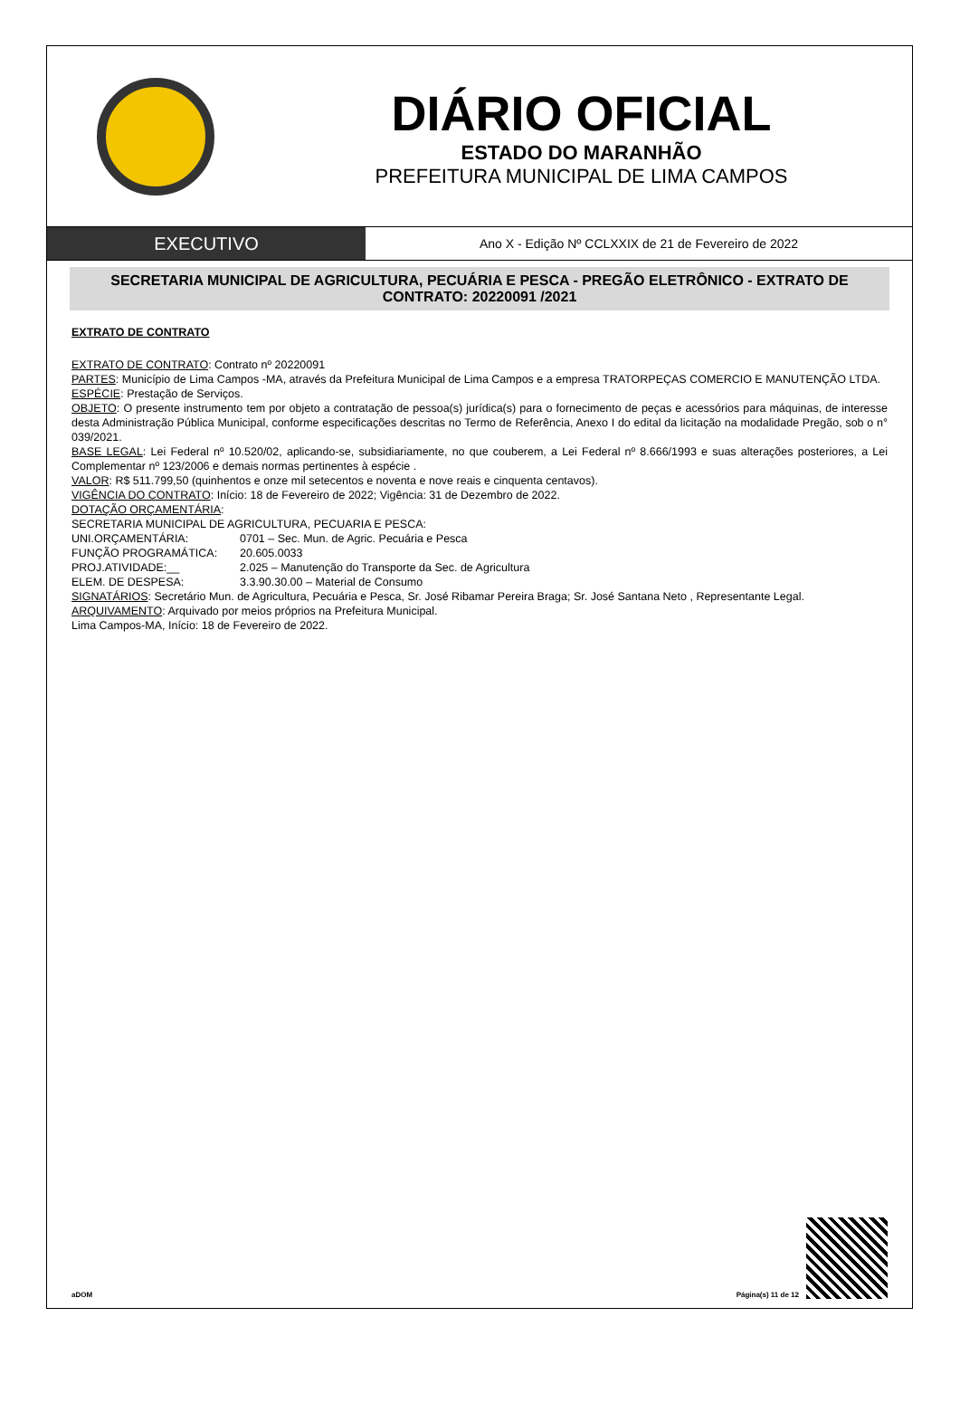DIÁRIO OFICIAL
ESTADO DO MARANHÃO
PREFEITURA MUNICIPAL DE LIMA CAMPOS
EXECUTIVO
Ano X - Edição Nº CCLXXIX de 21 de Fevereiro de 2022
SECRETARIA MUNICIPAL DE AGRICULTURA, PECUÁRIA E PESCA - PREGÃO ELETRÔNICO - EXTRATO DE CONTRATO: 20220091 /2021
EXTRATO DE CONTRATO
EXTRATO DE CONTRATO: Contrato nº 20220091
PARTES: Município de Lima Campos -MA, através da Prefeitura Municipal de Lima Campos e a empresa TRATORPEÇAS COMERCIO E MANUTENÇÃO LTDA.
ESPÉCIE: Prestação de Serviços.
OBJETO: O presente instrumento tem por objeto a contratação de pessoa(s) jurídica(s) para o fornecimento de peças e acessórios para máquinas, de interesse desta Administração Pública Municipal, conforme especificações descritas no Termo de Referência, Anexo I do edital da licitação na modalidade Pregão, sob o n° 039/2021.
BASE LEGAL: Lei Federal nº 10.520/02, aplicando-se, subsidiariamente, no que couberem, a Lei Federal nº 8.666/1993 e suas alterações posteriores, a Lei Complementar nº 123/2006 e demais normas pertinentes à espécie .
VALOR: R$ 511.799,50 (quinhentos e onze mil setecentos e noventa e nove reais e cinquenta centavos).
VIGÊNCIA DO CONTRATO: Início: 18 de Fevereiro de 2022; Vigência: 31 de Dezembro de 2022.
DOTAÇÃO ORÇAMENTÁRIA:
SECRETARIA MUNICIPAL DE AGRICULTURA, PECUARIA E PESCA:
UNI.ORÇAMENTÁRIA: 0701 – Sec. Mun. de Agric. Pecuária e Pesca
FUNÇÃO PROGRAMÁTICA: 20.605.0033
PROJ.ATIVIDADE:__ 2.025 – Manutenção do Transporte da Sec. de Agricultura
ELEM. DE DESPESA: 3.3.90.30.00 – Material de Consumo
SIGNATÁRIOS: Secretário Mun. de Agricultura, Pecuária e Pesca, Sr. José Ribamar Pereira Braga; Sr. José Santana Neto , Representante Legal.
ARQUIVAMENTO: Arquivado por meios próprios na Prefeitura Municipal.
Lima Campos-MA, Início: 18 de Fevereiro de 2022.
aDOM Página(s) 11 de 12